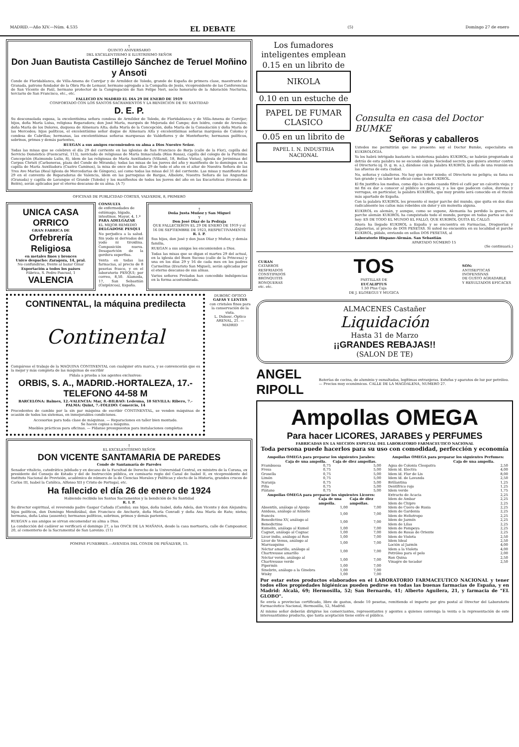MADRID.—Año XIV.—Núm. 4.535 EL DEBATE (5) Domingo 27 de enero
†
QUINTO ANIVERSARIO
DEL EXCELENTISIMO E ILUSTRISIMO SEÑOR
Don Juan Bautista Castillejo Sánchez de Teruel Moñino y Ansoti
Conde de Floridablanca, de Villa-Amena de Cozvijar y de Armíldez de Toledo, grande de España de primera clase, maestrante de Granada, patrono fundador de la Obra Pía de Lemaur, hermano agregado a la Compañía de Jesús, vicepresidente de las Conferencias de San Vicente de Paúl, hermano protector de la Congregación de San Felipe Neri, socio honorario de la Adoración Nocturna, terciario de San Francisco, etc., etc.
FALLECIO EN MADRID EL DIA 29 DE ENERO DE 1919
CONFORTADO CON LOS SANTOS SACRAMENTOS Y LA BENDICION DE SU SANTIDAD
D. E. P.
Su desconsolada esposa, la excelentísima señora condesa de Armíldez de Toledo, de Floridablanca y de Villa-Amena de Cozvijar; hijos, doña María Luisa, religiosa Reparadora; don José María, marqués de Mejorada del Campo; don Isidro, conde de Arenales; doña María de los Dolores, duquesa de Almenara Alta; doña María de la Concepción, doña María de la Consolación y doña María de las Mercedes; hijos políticos, el excelentísimo señor duque de Almenara Alta y excelentísimas señoras marquesa de Colomo y condesa de Cabrillas; hermanas, las excelentísimas señoras marquesas de Valdeflores y de Montefuerte; hermanos políticos, sobrinos, primos y demás parientes,
RUEGAN a sus amigos encomienden su alma a Dios Nuestro Señor.
Todas las misas que se celebren el día 29 del corriente en las iglesias de San Francisco de Borja (calle de la Flor), capilla del Servicio Doméstico (Fuencarral, 113), noviciado de religiosas de María Inmaculada (Ríos Rosas), capilla del colegio de la Purísima Concepción (Raimundo Lulio, 8), ídem de las religiosas de María Auxiliadora (Villamil, 18, Bellas Vistas), iglesia de Jerónimas del Corpus Christi (Carboneras, plaza del Conde de Miranda); todas las misas de los jueves del año y manifiesto de lo domingos en la capilla de María Auxiliadora (Cuatro Caminos), la misa de once de los días 29 de todo el año en el altar de Nuestra Señora de las Tres Ave Marías (Real Iglesia de Mercedarias de Góngora), así como todas las misas del 31 del corriente. Las misas y manifiesto del 29 en el convento de Reparadoras de Valencia, ídem en las parroquias de Bargas, Albolote, Nuestra Señora de las Angustias (Granada) y capilla de Loranque el Grande (Toledo) y los manifiestos de todos los jueves del año en las Eucarísticas (travesía de Belén), serán aplicados por el eterno descanso de su alma. (A 7)
OFICINAS DE PUBLICIDAD CORTES, VALVERDE, 8, PRIMERO
UNICA CASA ORRICO
GRAN FABRICA DE
Orfebrería Religiosa
en metales finos y bronces
Unico despacho: Zaragoza, 14, pral.
No confundirse, frente al bazar Ginar
Exportación a todos los países
Fábrica, S. Pedro Pascual, 1
VALENCIA
CONSULTA
de enfermedades de estómago, hígado, intestinos. Mayor, 4, 1.º
PARA ADELGAZAR
EL MEJOR REMEDIO
DELGADOSE PESQUI
No perjudica a la salud. Sin yodo ni derivados del yodo ni tiroidina. Composición nueva. Desaparición de la gordura superflua.
Venta en todas las farmacias, al precio de 8 pesetas frasco, y en el laboratorio PESQUI; por correo, 8,50. Alameda, 17, San Sebastián (Guipúzcoa), España.
†
Doña Justa Muñoz y San Miguel
Y
Don José Díaz de la Pedraja
QUE FALLECIERON EL 29 DE ENERO DE 1919 y el 16 DE SEPTIEMBRE DE 1923, RESPECTIVAMENTE
R. I. P.
Sus hijos, don José y don Juan Díaz y Muñoz, y demás familia,
RUEGAN a sus amigos les encomienden a Dios.
Todas las misas que se digan el martes 29 del actual, en la iglesia del Buen Suceso (calle de la Princesa) y una en los días 29 y 16 de cada mes en los padres Carmelitas (Evaristo San Miguel), serán aplicadas por el eterno descanso de sus almas.
Varios señores Prelados han concedido indulgencias en la forma acostumbrada.
CONTINENTAL, la máquina predilecta
Continental
Compárese el trabajo de la MAQUINA CONTINENTAL con cualquier otra marca, y se convencerán que es la mejor y más completa de las máquinas de escribir
Pídala a prueba a los agentes exclusivos:
ORBIS, S. A., MADRID.-HORTALEZA, 17.-TELEFONO 44-58 M
BARCELONA: Balmes, 12.-VALENCIA: Mar, 8.-BILBAO: Ledesma, 18 SEVILLA: Ribero, 7.-PALMA: Quint, 7.-TOLEDO: Comercio, 14
Procedentes de cambio por la sin par máquina de escribir CONTINENTAL, se venden máquinas de ocasión de todos los sistemas, en inmejorables condiciones.
Accesorios para toda clase de máquinas. — Reparaciones en taller bien montado.
Se hacen copias a máquina.
Muebles prácticos para oficinas. — Pídanse presupuestos para instalaciones completas
DUBOSC OPTICO
GAFAS Y LENTES
con cristales finos para la conservación de la vista.
L. Dubosc.-Optico
ARENAL, 21. — MADRID
†
EL EXCELENTISIMO SEÑOR
DON VICENTE SANTAMARIA DE PAREDES
Conde de Santamaría de Paredes
Senador vitalicio, catedrático jubilado y ex decano de la Facultad de Derecho de la Universidad Central, ex ministro de la Corona, ex presidente del Consejo de Estado y del de Instrucción pública, ex comisario regio del Canal de Isabel II, ex vicepresidente del Instituto Nacional de Previsión, académico de número de la de Ciencias Morales y Políticas y electo de la Historia, grandes cruces de Carlos III, Isabel la Católica, Alfonso XII y Cristo de Portugal, etc.
Ha fallecido el día 26 de enero de 1924
Habiendo recibido los Santos Sacramentos y la bendición de Su Santidad
R. I. P.
Su director espiritual, el reverendo padre Gaspar Cañada (Camilo); sus hijos, doña Isabel, doña Adela, don Vicente y don Alejandro; hijos políticos, don Domingo Mendizábal, don Francisco de Anchoriz, doña María Conradi y doña Ana María de Rato; nietos; hermana, doña Luisa (ausente); hermanos políticos, sobrinos, primos y demás parientes,
RUEGAN a sus amigos se sirvan encomendar su alma a Dios.
La conducción del cadáver se verificará el domingo 27, a las ONCE DE LA MAÑANA, desde la casa mortuoria, calle de Campoamor, 20, al cementerio de la Sacramental de San Lorenzo. (11)
POMPAS FUNEBRES.—AVENIDA DEL CONDE DE PEÑALVER, 15.
Los fumadores inteligentes emplean
0.15 en un librito de
NIKOLA
0.10 en un estuche de
PAPEL DE FUMAR CLASICO
0.05 en un librito de
PAPEL I. N. INDUSTRIA NACIONAL
Consulta en casa del Doctor BUMKE
Señoras y caballeros
Ustedes me permitirán que me presente: soy el Doctor Bumke, especialista en KUKIROLOGIA.
Ya les habrá intrigado bastante la misteriosa palabra KUKIROL; se habrán preguntado si detrás de esta palabra no se esconde alguna Sociedad secreta que quiera atentar contra el Directorio (q. D. g. m. a.), dándose con la palabra KUKIROL la seña de una reunión en las afueras de esta ciudad.
No, señoras y caballeros. No hay que tener miedo; el Directorio no peligra; su fama es tan grande y su labor tan eficaz como la de KUKIROL.
El fin justifica los medios, como dijo la criada cuando filtró el café por un calcetín viejo; y mi fin es dar a conocer al público en general, y a los que padecen callos, durezas y verrugas, en particular, la palabra KUKIROL, que muy pronto será conocido en el rincón más apartado de España.
Con la palabra KUKIROL les presento el mejor parche del mundo, que quita en dos días radicalmente los callos más rebeldes sin dolor y sin molestia alguna.
KUKIROL es alemán, y aunque, como se supone, Alemania ha perdido la guerra, el parche alemán KUKIROL ha conquistado todo el mundo, porque en todas partes se dice hoy: ES DE TODO EL MUNDO EL FALLO, QUE KUKIROL QUITA EL CALLO.
Ahora ha llegado KUKIROL a España y se encuentra en Farmacias, Droguerías y Zapaterías, al precio de DOS PESETAS. Si usted no encuentra en su localidad el parche KUKIROL, pídalo, enviando en sellos DOS PESETAS, al
Laboratorio Hispano-Alemán. San Sebastián
APARTADO NÚMERO 15
(Se continuará.)
CURAN
CATARROS
RESFRIADOS
CONSTIPADOS
BRONQUITIS
RONQUERAS
etc. etc.
TOS
PASTILLAS DE
EUCALIPTUS
1.50 Ptas Caja
DE J. ELOSEGUI Y MUGICA
SON:
ANTISEPTICAS
INOFENSIVAS
DE GUSTO AGRADABLE
Y RESULTADOS EFICACES
ALMACENES Castañer
Liquidación
Hasta 31 de Marzo
¡¡GRANDES REBAJAS!!
(SALON DE TE)
ANGEL RIPOLL
Baterías de cocina, de aluminio y esmaltadas, legítimas extranjeras. Estufas y aparatos de luz por petróleo. — Precios muy económicos. CALLE DE LA MAGDALENA, NUMERO 27.
Ampollas OMEGA
Para hacer LICORES, JARABES y PERFUMES
FABRICADAS EN LA SECCION ESPECIAL DEL LABORATORIO FARMACEUTICO NACIONAL
Toda persona puede hacerlos para su uso con comodidad, perfección y economía
Ampollas OMEGA para preparar los siguientes Jarabes:
| | Caja de una ampolla. | Caja de diez ampollas. |
| --- | --- | --- |
| Frambuesa | 0,75 | 5,00 |
| Fresa | 0,75 | 5,00 |
| Grosella | 0,75 | 5,00 |
| Limón | 0,75 | 5,00 |
| Naranja | 0,75 | 5,00 |
| Piña | 0,75 | 5,00 |
| Plátano | 0,75 | 5,00 |
Ampollas OMEGA para preparar los siguientes Licores:
| | Caja de una ampolla. | Caja de diez ampollas. |
| --- | --- | --- |
| Absentín, análogo al Ajenjo | 1,00 | 7,00 |
| Anidosa, análogo al Anisete francés | 1,00 | 7,00 |
| Benedictino XV, análogo al Benedictino | 1,00 | 7,00 |
| Kumelin, análogo al Kumel | 1,00 | 7,00 |
| Cagnot, análogo al Cognac | 1,00 | 7,00 |
| Licor indio, análogo al Ron | 1,00 | 7,00 |
| Licor de Venus, análogo al Marrasquino | 1,00 | 7,00 |
| Néctar amarillo, análogo al Chartreusse amarillo | 1,00 | 7,00 |
| Néctar verde, análogo al Chartreusse verde | 1,00 | 7,00 |
| Pipermín | 1,00 | 7,00 |
| Sinebrin, análogo a la Ginebra | 1,00 | 7,00 |
| Wisky | 1,00 | 7,00 |
Ampollas OMEGA para preparar los siguientes Perfumes:
| | Caja de una ampolla. |
| --- | --- |
| Agua de Colonia Cleopatra | 2,50 |
| Idem íd. Electra | 4,00 |
| Idem íd. Flor de Lis | 8,00 |
| Idem íd. de Lavanda | 2,50 |
| Brillantina | 1,25 |
| Dentífrico rojo | 1,25 |
| Idem verde | 1,75 |
| Extracto de Acacia | 2,25 |
| Idem de Ambar | 2,25 |
| Idem de Chipre | 2,25 |
| Idem de Cuero de Rusia | 2,25 |
| Idem de Gardenia | 2,25 |
| Idem de Heliotropo | 2,25 |
| Idem de Jazmín | 2,25 |
| Idem de Lilas | 2,25 |
| Idem de Pompeya | 2,25 |
| Idem de Rosas de Oriente | 2,25 |
| Idem de Violeta | 2,50 |
| Idem Ideal | 2,50 |
| Loción al Jazmín | 4,00 |
| Idem a la Violeta | 4,00 |
| Petróleo para el pelo | 2,00 |
| Ron Quina | 2,50 |
| Vinagre de tocador | 2,50 |
Por estar estos productos elaborados en el LABORATORIO FARMACEUTICO NACIONAL y tener todos ellos propiedades higiénicas pueden pedirse en todas las buenas farmacias de España, y en Madrid: Alcalá, 69; Hermosilla, 52; San Bernardo, 41; Alberto Aguilera, 21, y farmacia de "EL GLOBO".
Se envía a provincias certificado, libre de gastos, desde 10 pesetas, remitiendo el importe por giro postal al Director del Laboratorio Farmacéutico Nacional, Hermosilla, 52, Madrid.
Al mismo señor deberán dirigirse los comerciantes, representantes y agentes a quienes convenga la venta o la representación de este interesantísimo producto, que tanta aceptación tiene entre el público.